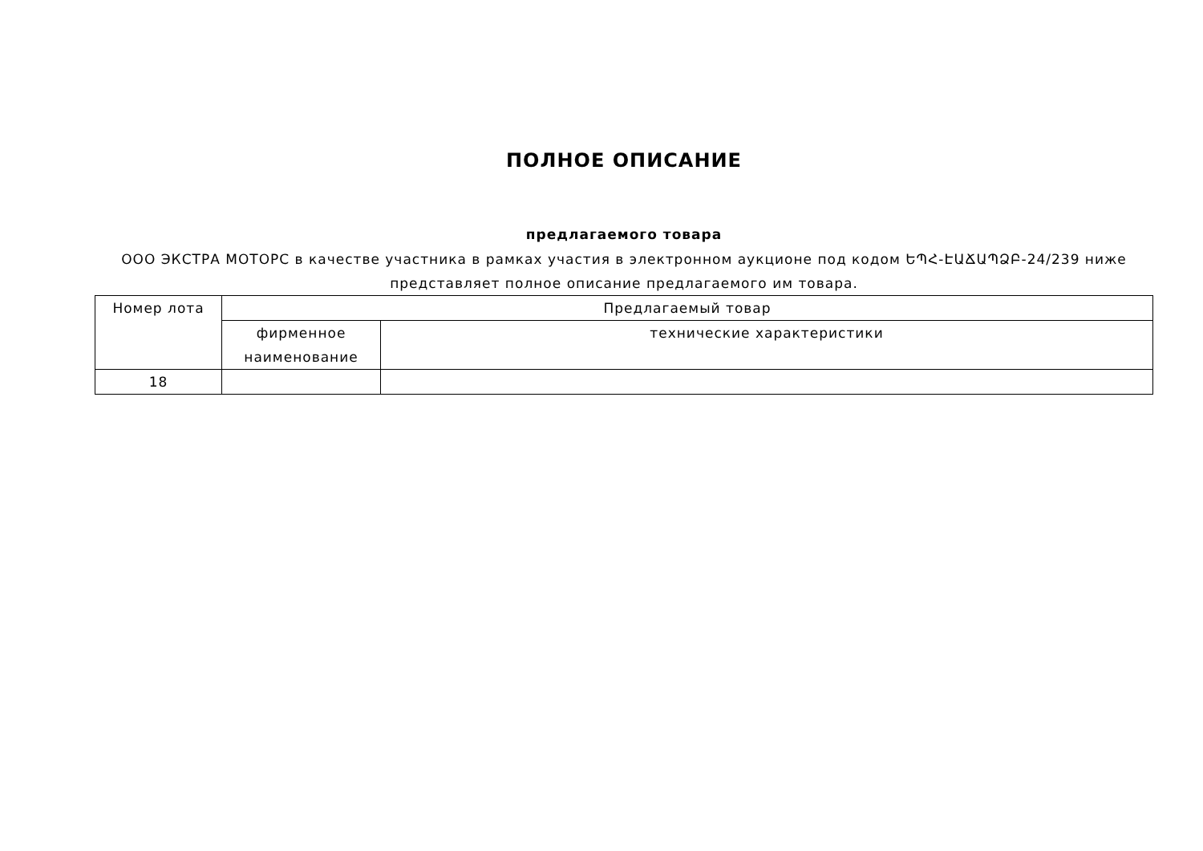ПОЛНОЕ ОПИСАНИЕ
предлагаемого товара
ООО ЭКСТРА МОТОРС в качестве участника в рамках участия в электронном аукционе под кодом ԵՊՀ-ԷԱՃԱՊՁԲ-24/239 ниже представляет полное описание предлагаемого им товара.
| Номер лота | Предлагаемый товар | |
| --- | --- | --- |
| | фирменное наименование | технические характеристики |
| 18 | | |